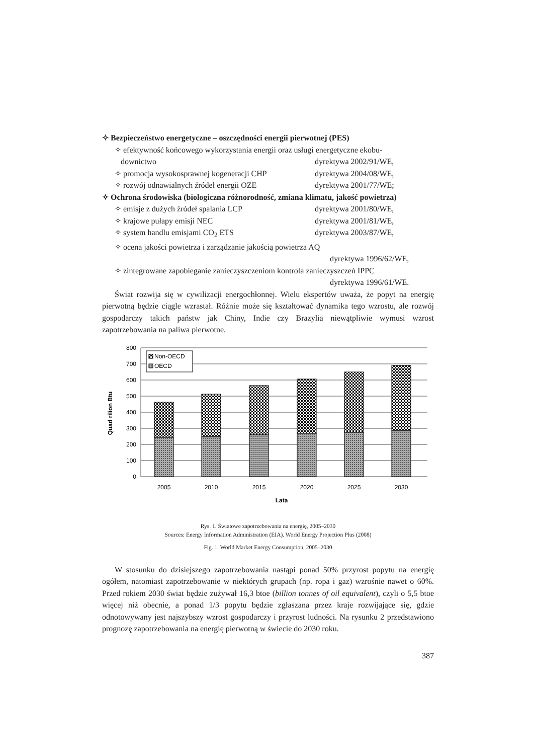✧ Bezpieczeństwo energetyczne – oszczędności energii pierwotnej (PES)
✧ efektywność końcowego wykorzystania energii oraz usługi energetyczne ekobu-
downictwo dyrektywa 2002/91/WE,
✧ promocja wysokosprawnej kogeneracji CHP dyrektywa 2004/08/WE,
✧ rozwój odnawialnych źródeł energii OZE dyrektywa 2001/77/WE;
✧ Ochrona środowiska (biologiczna różnorodność, zmiana klimatu, jakość powietrza)
✧ emisje z dużych źródeł spalania LCP dyrektywa 2001/80/WE,
✧ krajowe pułapy emisji NEC dyrektywa 2001/81/WE,
✧ system handlu emisjami CO<sub>2</sub> ETS dyrektywa 2003/87/WE,
✧ ocena jakości powietrza i zarządzanie jakością powietrza AQ
dyrektywa 1996/62/WE,
✧ zintegrowane zapobieganie zanieczyszczeniom kontrola zanieczyszczeń IPPC
dyrektywa 1996/61/WE.
Świat rozwija się w cywilizacji energochłonnej. Wielu ekspertów uważa, że popyt na energię pierwotną będzie ciągle wzrastał. Różnie może się kształtować dynamika tego wzrostu, ale rozwój gospodarczy takich państw jak Chiny, Indie czy Brazylia niewątpliwie wymusi wzrost zapotrzebowania na paliwa pierwotne.
Non-OECD
OECD
800
700
600
500
400
300
200
100
0
2005
2010
2015
2020
2025
2030
Lata
Quad rilion Btu
Rys. 1. Światowe zapotrzebowania na energię, 2005–2030
Sources: Energy Information Administration (EIA). World Energy Projection Plus (2008)
Fig. 1. World Market Energy Consumption, 2005–2030
W stosunku do dzisiejszego zapotrzebowania nastąpi ponad 50% przyrost popytu na energię ogółem, natomiast zapotrzebowanie w niektórych grupach (np. ropa i gaz) wzrośnie nawet o 60%. Przed rokiem 2030 świat będzie zużywał 16,3 btoe (billion tonnes of oil equivalent), czyli o 5,5 btoe więcej niż obecnie, a ponad 1/3 popytu będzie zgłaszana przez kraje rozwijające się, gdzie odnotowywany jest najszybszy wzrost gospodarczy i przyrost ludności. Na rysunku 2 przedstawiono prognozę zapotrzebowania na energię pierwotną w świecie do 2030 roku.
387